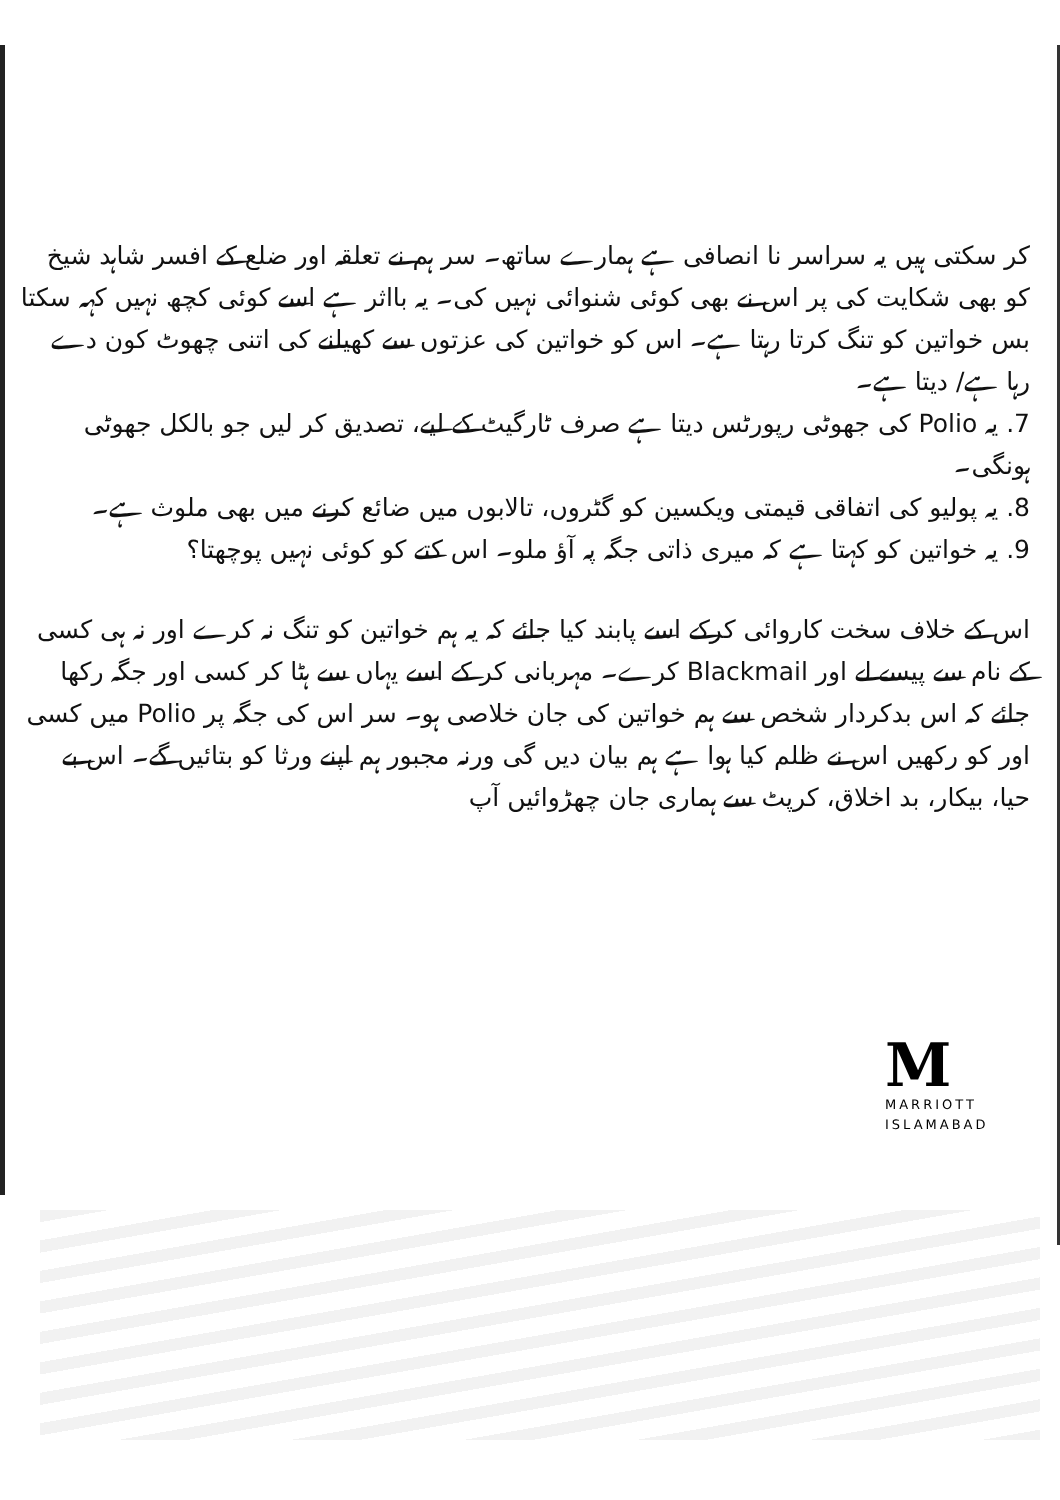کر سکتی ہیں یہ سراسر نا انصافی ہے ہمارے ساتھ۔ سر ہم نے تعلقہ اور ضلع کے افسر شاہد شیخ کو بھی شکایت کی پر اس نے بھی کوئی شنوائی نہیں کی۔ یہ بااثر ہے اسے کوئی کچھ نہیں کہہ سکتا بس خواتین کو تنگ کرتا رہتا ہے۔ اس کو خواتین کی عزتوں سے کھیلنے کی اتنی چھوٹ کون دے رہا ہے/ دیتا ہے۔
7. یہ Polio کی جھوٹی رپورٹس دیتا ہے صرف ٹارگیٹ کے لیے، تصدیق کر لیں جو بالکل جھوٹی ہونگی۔
8. یہ پولیو کی اتفاقی قیمتی ویکسین کو گٹروں، تالابوں میں ضائع کرنے میں بھی ملوث ہے۔
9. یہ خواتین کو کہتا ہے کہ میری ذاتی جگہ پہ آؤ ملو۔ اس کتے کو کوئی نہیں پوچھتا؟
اس کے خلاف سخت کاروائی کرکے اسے پابند کیا جائے کہ یہ ہم خواتین کو تنگ نہ کرے اور نہ ہی کسی کے نام سے پیسے لے اور Blackmail کرے۔ مہربانی کر کے اسے یہاں سے ہٹا کر کسی اور جگہ رکھا جائے کہ اس بدکردار شخص سے ہم خواتین کی جان خلاصی ہو۔ سر اس کی جگہ پر Polio میں کسی اور کو رکھیں اس نے ظلم کیا ہوا ہے ہم بیان دیں گی ورنہ مجبور ہم اپنے ورثا کو بتائیں گے۔ اس بے حیا، بیکار، بد اخلاق، کرپٹ سے ہماری جان چھڑوائیں آپ
M
MARRIOTT
ISLAMABAD